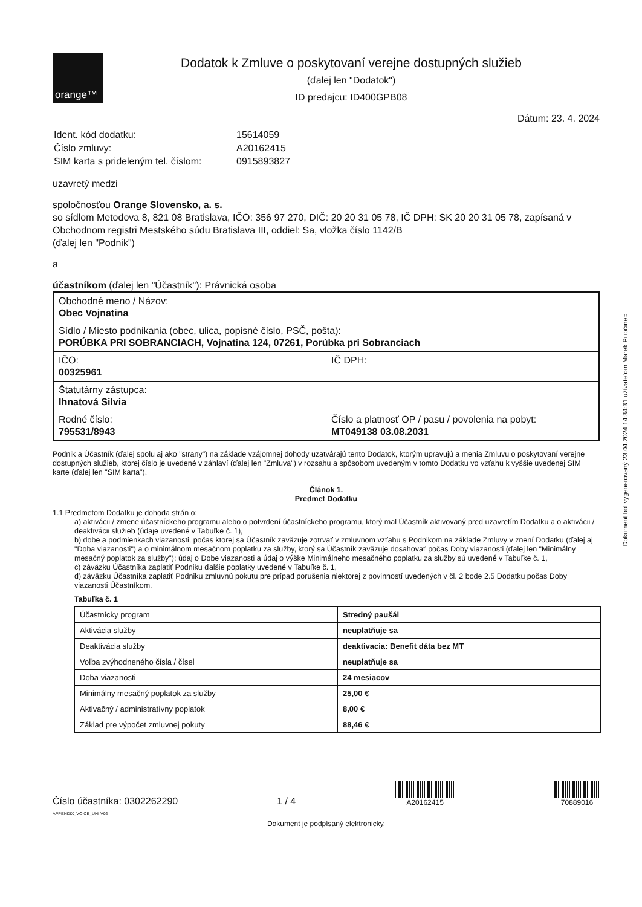Dokument bol vygenerovaný 23.04.2024 14:34:31 užívateľom Marek Pilipčinec
orange™
Dodatok k Zmluve o poskytovaní verejne dostupných služieb
(ďalej len "Dodatok")
ID predajcu: ID400GPB08
Dátum: 23. 4. 2024
| Ident. kód dodatku: | 15614059 |
| Číslo zmluvy: | A20162415 |
| SIM karta s prideleným tel. číslom: | 0915893827 |
uzavretý medzi
spoločnosťou Orange Slovensko, a. s.
so sídlom Metodova 8, 821 08 Bratislava, IČO: 356 97 270, DIČ: 20 20 31 05 78, IČ DPH: SK 20 20 31 05 78, zapísaná v Obchodnom registri Mestského súdu Bratislava III, oddiel: Sa, vložka číslo 1142/B
(ďalej len "Podnik")
a
účastníkom (ďalej len "Účastník"): Právnická osoba
| Obchodné meno / Názov: Obec Vojnatina | |
| Sídlo / Miesto podnikania (obec, ulica, popisné číslo, PSČ, pošta): PORÚBKA PRI SOBRANCIACH, Vojnatina 124, 07261, Porúbka pri Sobranciach | |
| IČO: 00325961 | IČ DPH: |
| Štatutárny zástupca: Ihnatová Silvia | |
| Rodné číslo: 795531/8943 | Číslo a platnosť OP / pasu / povolenia na pobyt: MT049138 03.08.2031 |
Podnik a Účastník (ďalej spolu aj ako "strany") na základe vzájomnej dohody uzatvárajú tento Dodatok, ktorým upravujú a menia Zmluvu o poskytovaní verejne dostupných služieb, ktorej číslo je uvedené v záhlaví (ďalej len "Zmluva") v rozsahu a spôsobom uvedeným v tomto Dodatku vo vzťahu k vyššie uvedenej SIM karte (ďalej len "SIM karta").
Článok 1.
Predmet Dodatku
1.1 Predmetom Dodatku je dohoda strán o:
a) aktivácii / zmene účastníckeho programu alebo o potvrdení účastníckeho programu, ktorý mal Účastník aktivovaný pred uzavretím Dodatku a o aktivácii / deaktivácii služieb (údaje uvedené v Tabuľke č. 1),
b) dobe a podmienkach viazanosti, počas ktorej sa Účastník zaväzuje zotrvať v zmluvnom vzťahu s Podnikom na základe Zmluvy v znení Dodatku (ďalej aj "Doba viazanosti") a o minimálnom mesačnom poplatku za služby, ktorý sa Účastník zaväzuje dosahovať počas Doby viazanosti (ďalej len "Minimálny mesačný poplatok za služby"); údaj o Dobe viazanosti a údaj o výške Minimálneho mesačného poplatku za služby sú uvedené v Tabuľke č. 1,
c) záväzku Účastníka zaplatiť Podniku ďalšie poplatky uvedené v Tabuľke č. 1,
d) záväzku Účastníka zaplatiť Podniku zmluvnú pokutu pre prípad porušenia niektorej z povinností uvedených v čl. 2 bode 2.5 Dodatku počas Doby viazanosti Účastníkom.
Tabuľka č. 1
| Účastnícky program | Stredný paušál |
| Aktivácia služby | neuplatňuje sa |
| Deaktivácia služby | deaktivacia: Benefit dáta bez MT |
| Voľba zvýhodneného čísla / čísel | neuplatňuje sa |
| Doba viazanosti | 24 mesiacov |
| Minimálny mesačný poplatok za služby | 25,00 € |
| Aktivačný / administratívny poplatok | 8,00 € |
| Základ pre výpočet zmluvnej pokuty | 88,46 € |
Číslo účastníka: 0302262290
1 / 4
A20162415
70889016
APPENDIX_VOICE_UNI V02
Dokument je podpísaný elektronicky.